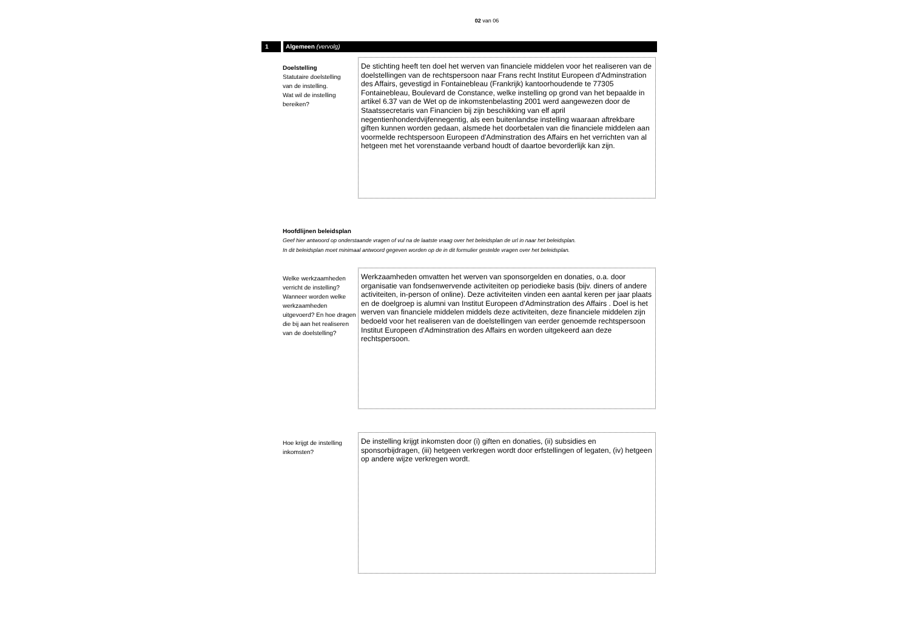02 van 06
1 Algemeen (vervolg)
Doelstelling
Statutaire doelstelling
van de instelling.
Wat wil de instelling
bereiken?
De stichting heeft ten doel het werven van financiele middelen voor het realiseren van de doelstellingen van de rechtspersoon naar Frans recht Institut Europeen d'Adminstration des Affairs, gevestigd in Fontainebleau (Frankrijk) kantoorhoudende te 77305 Fontainebleau, Boulevard de Constance, welke instelling op grond van het bepaalde in artikel 6.37 van de Wet op de inkomstenbelasting 2001 werd aangewezen door de Staatssecretaris van Financien bij zijn beschikking van elf april negentienhonderdvijfennegentig, als een buitenlandse instelling waaraan aftrekbare giften kunnen worden gedaan, alsmede het doorbetalen van die financiele middelen aan voormelde rechtspersoon Europeen d'Adminstration des Affairs en het verrichten van al hetgeen met het vorenstaande verband houdt of daartoe bevorderlijk kan zijn.
Hoofdlijnen beleidsplan
Geef hier antwoord op onderstaande vragen of vul na de laatste vraag over het beleidsplan de url in naar het beleidsplan.
In dit beleidsplan moet minimaal antwoord gegeven worden op de in dit formulier gestelde vragen over het beleidsplan.
Welke werkzaamheden verricht de instelling? Wanneer worden welke werkzaamheden uitgevoerd? En hoe dragen die bij aan het realiseren van de doelstelling?
Werkzaamheden omvatten het werven van sponsorgelden en donaties, o.a. door organisatie van fondsenwervende activiteiten op periodieke basis (bijv. diners of andere activiteiten, in-person of online). Deze activiteiten vinden een aantal keren per jaar plaats en de doelgroep is alumni van Institut Europeen d'Adminstration des Affairs . Doel is het werven van financiele middelen middels deze activiteiten, deze financiele middelen zijn bedoeld voor het realiseren van de doelstellingen van eerder genoemde rechtspersoon Institut Europeen d'Adminstration des Affairs en worden uitgekeerd aan deze rechtspersoon.
Hoe krijgt de instelling inkomsten?
De instelling krijgt inkomsten door (i) giften en donaties, (ii) subsidies en sponsorbijdragen, (iii) hetgeen verkregen wordt door erfstellingen of legaten, (iv) hetgeen op andere wijze verkregen wordt.